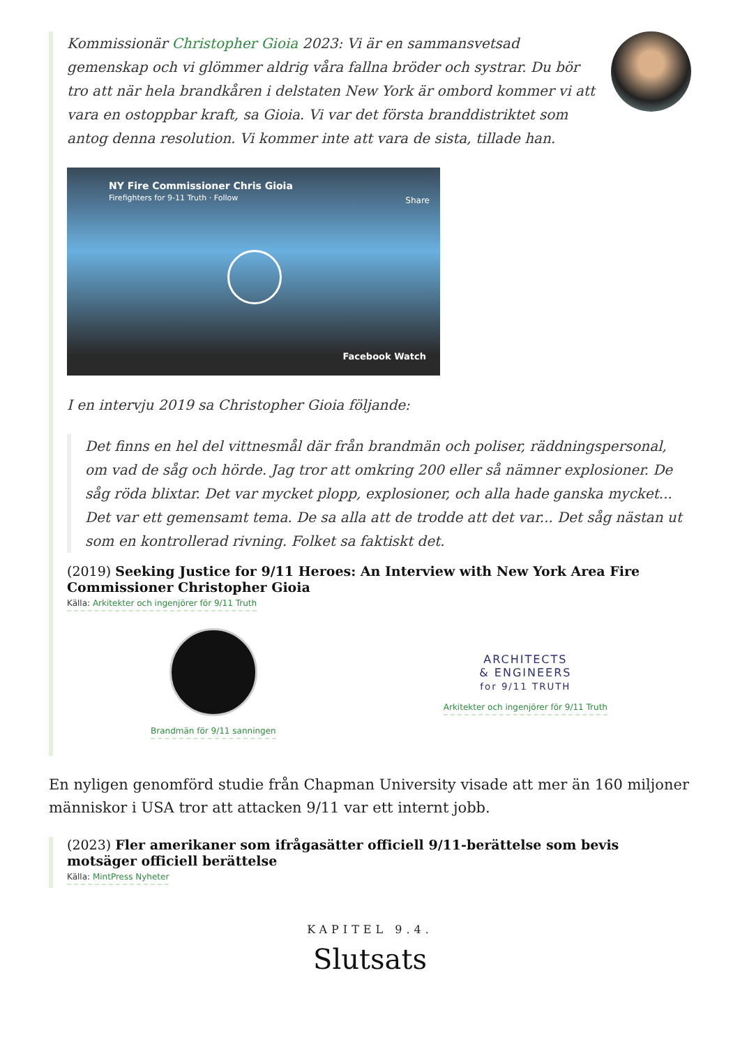Kommissionär Christopher Gioia 2023: Vi är en sammansvetsad gemenskap och vi glömmer aldrig våra fallna bröder och systrar. Du bör tro att när hela brandkåren i delstaten New York är ombord kommer vi att vara en ostoppbar kraft, sa Gioia. Vi var det första branddistriktet som antog denna resolution. Vi kommer inte att vara de sista, tillade han.
NY Fire Commissioner Chris Gioia
Firefighters for 9-11 Truth · Follow
Share
Facebook Watch
I en intervju 2019 sa Christopher Gioia följande:
Det finns en hel del vittnesmål där från brandmän och poliser, räddningspersonal, om vad de såg och hörde. Jag tror att omkring 200 eller så nämner explosioner. De såg röda blixtar. Det var mycket plopp, explosioner, och alla hade ganska mycket... Det var ett gemensamt tema. De sa alla att de trodde att det var... Det såg nästan ut som en kontrollerad rivning. Folket sa faktiskt det.
(2019) Seeking Justice for 9/11 Heroes: An Interview with New York Area Fire Commissioner Christopher Gioia
Källa: Arkitekter och ingenjörer för 9/11 Truth
Brandmän för 9/11 sanningen
ARCHITECTS
& ENGINEERS
for 9/11 TRUTH
Arkitekter och ingenjörer för 9/11 Truth
En nyligen genomförd studie från Chapman University visade att mer än 160 miljoner människor i USA tror att attacken 9/11 var ett internt jobb.
(2023) Fler amerikaner som ifrågasätter officiell 9/11-berättelse som bevis motsäger officiell berättelse
Källa: MintPress Nyheter
KAPITEL 9.4.
Slutsats